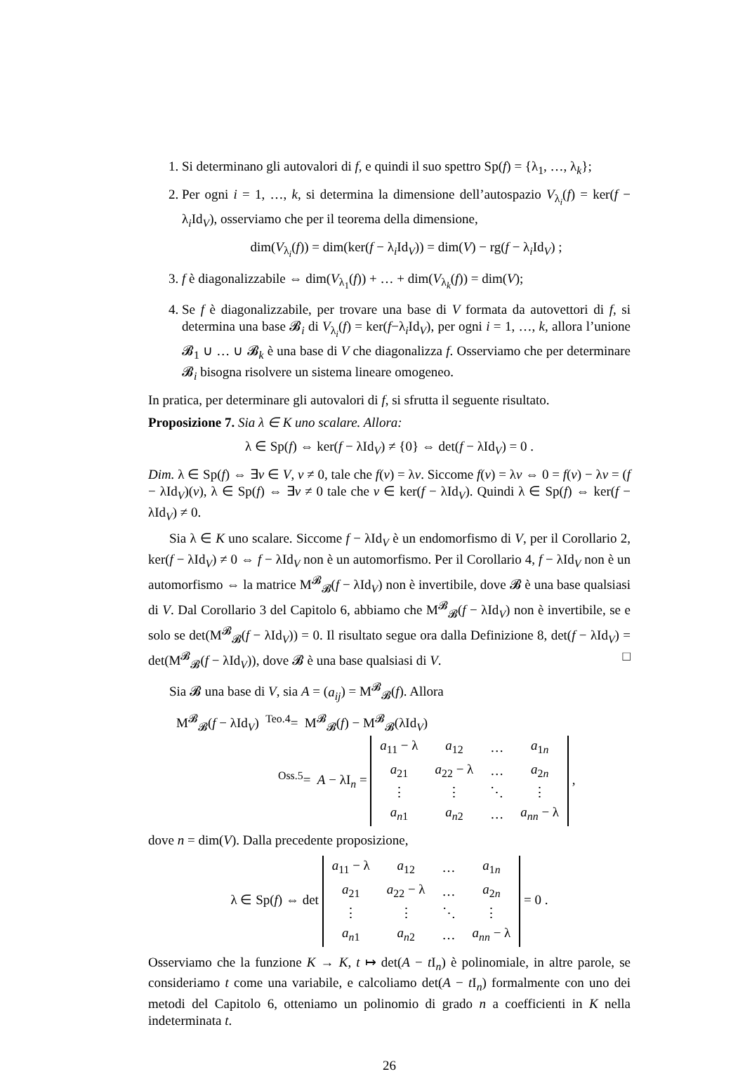1. Si determinano gli autovalori di f, e quindi il suo spettro Sp(f) = {λ<sub>1</sub>, …, λ<sub>k</sub>};
2. Per ogni i = 1, …, k, si determina la dimensione dell’autospazio V<sub>λ<sub>i</sub></sub>(f) = ker(f − λ<sub>i</sub>Id<sub>V</sub>), osserviamo che per il teorema della dimensione,
dim(V<sub>λ<sub>i</sub></sub>(f)) = dim(ker(f − λ<sub>i</sub>Id<sub>V</sub>)) = dim(V) − rg(f − λ<sub>i</sub>Id<sub>V</sub>) ;
3. f è diagonalizzabile ⇔ dim(V<sub>λ<sub>1</sub></sub>(f)) + … + dim(V<sub>λ<sub>k</sub></sub>(f)) = dim(V);
4. Se f è diagonalizzabile, per trovare una base di V formata da autovettori di f, si determina una base 𝓑<sub>i</sub> di V<sub>λ<sub>i</sub></sub>(f) = ker(f−λ<sub>i</sub>Id<sub>V</sub>), per ogni i = 1, …, k, allora l’unione 𝓑<sub>1</sub> ∪ … ∪ 𝓑<sub>k</sub> è una base di V che diagonalizza f. Osserviamo che per determinare 𝓑<sub>i</sub> bisogna risolvere un sistema lineare omogeneo.
In pratica, per determinare gli autovalori di f, si sfrutta il seguente risultato.
Proposizione 7. Sia λ ∈ K uno scalare. Allora:
λ ∈ Sp(f) ⇔ ker(f − λId<sub>V</sub>) ≠ {0} ⇔ det(f − λId<sub>V</sub>) = 0 .
Dim. λ ∈ Sp(f) ⇔ ∃v ∈ V, v ≠ 0, tale che f(v) = λv. Siccome f(v) = λv ⇔ 0 = f(v) − λv = (f − λId<sub>V</sub>)(v), λ ∈ Sp(f) ⇔ ∃v ≠ 0 tale che v ∈ ker(f − λId<sub>V</sub>). Quindi λ ∈ Sp(f) ⇔ ker(f − λId<sub>V</sub>) ≠ 0.
Sia λ ∈ K uno scalare. Siccome f − λId<sub>V</sub> è un endomorfismo di V, per il Corollario 2, ker(f − λId<sub>V</sub>) ≠ 0 ⇔ f − λId<sub>V</sub> non è un automorfismo. Per il Corollario 4, f − λId<sub>V</sub> non è un automorfismo ⇔ la matrice M<sup>𝓑</sup><sub>𝓑</sub>(f − λId<sub>V</sub>) non è invertibile, dove 𝓑 è una base qualsiasi di V. Dal Corollario 3 del Capitolo 6, abbiamo che M<sup>𝓑</sup><sub>𝓑</sub>(f − λId<sub>V</sub>) non è invertibile, se e solo se det(M<sup>𝓑</sup><sub>𝓑</sub>(f − λId<sub>V</sub>)) = 0. Il risultato segue ora dalla Definizione 8, det(f − λId<sub>V</sub>) = det(M<sup>𝓑</sup><sub>𝓑</sub>(f − λId<sub>V</sub>)), dove 𝓑 è una base qualsiasi di V. □
Sia 𝓑 una base di V, sia A = (a<sub>ij</sub>) = M<sup>𝓑</sup><sub>𝓑</sub>(f). Allora
M<sup>𝓑</sup><sub>𝓑</sub>(f − λId<sub>V</sub>) <sup>Teo.4</sup>= M<sup>𝓑</sup><sub>𝓑</sub>(f) − M<sup>𝓑</sup><sub>𝓑</sub>(λId<sub>V</sub>)
<sup>Oss.5</sup>= A − λI<sub>n</sub> =
| a<sub>11</sub> − λ | a<sub>12</sub> | … | a<sub>1n</sub> |
| a<sub>21</sub> | a<sub>22</sub> − λ | … | a<sub>2n</sub> |
| ⋮ | ⋮ | ⋱ | ⋮ |
| a<sub>n1</sub> | a<sub>n2</sub> | … | a<sub>nn</sub> − λ |
,
dove n = dim(V). Dalla precedente proposizione,
λ ∈ Sp(f) ⇔ det
| a<sub>11</sub> − λ | a<sub>12</sub> | … | a<sub>1n</sub> |
| a<sub>21</sub> | a<sub>22</sub> − λ | … | a<sub>2n</sub> |
| ⋮ | ⋮ | ⋱ | ⋮ |
| a<sub>n1</sub> | a<sub>n2</sub> | … | a<sub>nn</sub> − λ |
= 0 .
Osserviamo che la funzione K → K, t ↦ det(A − t I<sub>n</sub>) è polinomiale, in altre parole, se consideriamo t come una variabile, e calcoliamo det(A − t I<sub>n</sub>) formalmente con uno dei metodi del Capitolo 6, otteniamo un polinomio di grado n a coefficienti in K nella indeterminata t.
26